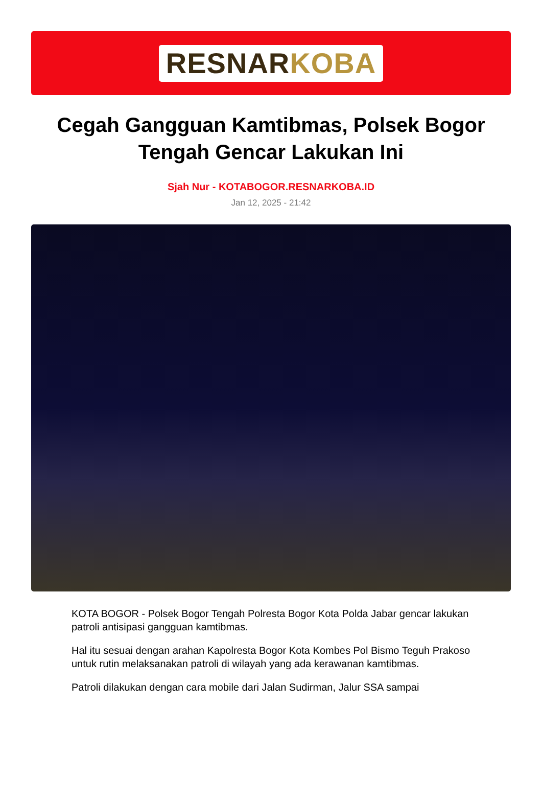RESNAR KOBA
Cegah Gangguan Kamtibmas, Polsek Bogor Tengah Gencar Lakukan Ini
Sjah Nur - KOTABOGOR.RESNARKOBA.ID
Jan 12, 2025 - 21:42
KOTA BOGOR - Polsek Bogor Tengah Polresta Bogor Kota Polda Jabar gencar lakukan patroli antisipasi gangguan kamtibmas.
Hal itu sesuai dengan arahan Kapolresta Bogor Kota Kombes Pol Bismo Teguh Prakoso untuk rutin melaksanakan patroli di wilayah yang ada kerawanan kamtibmas.
Patroli dilakukan dengan cara mobile dari Jalan Sudirman, Jalur SSA sampai